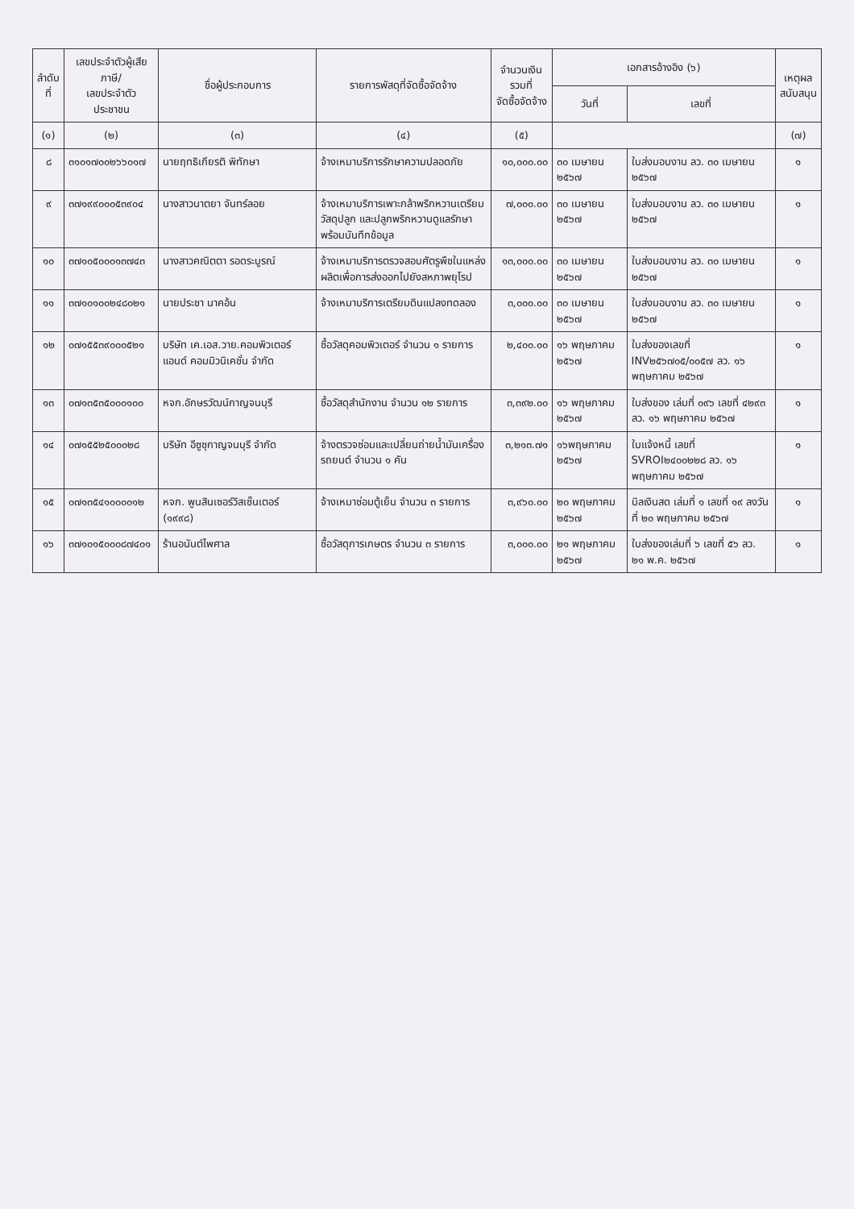| ลำดับ ที่ | เลขประจำตัวผู้เสียภาษี/ เลขประจำตัวประชาชน | ชื่อผู้ประกอบการ | รายการพัสดุที่จัดซื้อจัดจ้าง | จำนวนเงินรวมที่ จัดซื้อจัดจ้าง | เอกสารอ้างอิง (๖) | | เหตุผล สนับสนุน |
| --- | --- | --- | --- | --- | --- | --- | --- |
| | | | | | วันที่ | เลขที่ | |
| (๑) | (๒) | (๓) | (๔) | (๕) | | | (๗) |
| ๘ | ๓๑๐๑๗๐๐๒๖๖๐๑๗ | นายฤทธิเกียรติ พิทักษา | จ้างเหมาบริการรักษาความปลอดภัย | ๑๐,๐๐๐.๐๐ | ๓๐ เมษายน ๒๕๖๗ | ใบส่งมอบงาน ลว. ๓๐ เมษายน ๒๕๖๗ | ๑ |
| ๙ | ๓๗๑๙๙๐๐๐๕๓๙๐๔ | นางสาวนาตยา จันทร์ลอย | จ้างเหมาบริการเพาะกล้าพริกหวานเตรียมวัสดุปลูก และปลูกพริกหวานดูแลรักษาพร้อมบันทึกข้อมูล | ๗,๐๐๐.๐๐ | ๓๐ เมษายน ๒๕๖๗ | ใบส่งมอบงาน ลว. ๓๐ เมษายน ๒๕๖๗ | ๑ |
| ๑๐ | ๓๗๑๐๕๐๐๐๑๓๗๔๓ | นางสาวคณิตตา รอดระบูรณ์ | จ้างเหมาบริการตรวจสอบศัตรูพืชในแหล่งผลิตเพื่อการส่งออกไปยังสหภาพยุโรป | ๑๓,๐๐๐.๐๐ | ๓๐ เมษายน ๒๕๖๗ | ใบส่งมอบงาน ลว. ๓๐ เมษายน ๒๕๖๗ | ๑ |
| ๑๑ | ๓๗๑๐๑๐๐๒๔๘๐๒๑ | นายประชา นาคอ้น | จ้างเหมาบริการเตรียมดินแปลงทดลอง | ๓,๐๐๐.๐๐ | ๓๐ เมษายน ๒๕๖๗ | ใบส่งมอบงาน ลว. ๓๐ เมษายน ๒๕๖๗ | ๑ |
| ๑๒ | ๐๗๑๕๕๓๙๐๐๐๕๒๑ | บริษัท เค.เอส.วาย.คอมพิวเตอร์ แอนด์ คอมมิวนิเคชั่น จำกัด | ซื้อวัสดุคอมพิวเตอร์ จำนวน ๑ รายการ | ๒,๔๐๐.๐๐ | ๑๖ พฤษภาคม ๒๕๖๗ | ใบส่งของเลขที่ INV๒๕๖๗๐๕/๐๐๕๗ ลว. ๑๖ พฤษภาคม ๒๕๖๗ | ๑ |
| ๑๓ | ๐๗๑๓๕๓๕๐๐๐๑๐๐ | หจก.อักษรวัฒน์กาญจนบุรี | ซื้อวัสดุสำนักงาน จำนวน ๑๒ รายการ | ๓,๓๙๒.๐๐ | ๑๖ พฤษภาคม ๒๕๖๗ | ใบส่งของ เล่มที่ ๐๙๖ เลขที่ ๔๒๙๓ ลว. ๑๖ พฤษภาคม ๒๕๖๗ | ๑ |
| ๑๔ | ๐๗๑๕๕๒๕๐๐๐๒๘ | บริษัท อีซูซุกาญจนบุรี จำกัด | จ้างตรวจซ่อมและเปลี่ยนถ่ายน้ำมันเครื่องรถยนต์ จำนวน ๑ คัน | ๓,๒๑๓.๗๑ | ๑๖พฤษภาคม ๒๕๖๗ | ใบแจ้งหนี้ เลขที่ SVROI๒๔๐๐๒๒๘ ลว. ๑๖ พฤษภาคม ๒๕๖๗ | ๑ |
| ๑๕ | ๐๗๑๓๕๔๑๐๐๐๐๑๒ | หจก. พูนสินเซอร์วิสเซ็นเตอร์ (๑๙๙๘) | จ้างเหมาซ่อมตู้เย็น จำนวน ๓ รายการ | ๓,๙๖๐.๐๐ | ๒๐ พฤษภาคม ๒๕๖๗ | บิลเงินสด เล่มที่ ๑ เลขที่ ๑๙ ลงวันที่ ๒๐ พฤษภาคม ๒๕๖๗ | ๑ |
| ๑๖ | ๓๗๑๐๑๕๐๐๐๘๗๔๐๑ | ร้านอนันต์ไพศาล | ซื้อวัสดุการเกษตร จำนวน ๓ รายการ | ๓,๐๐๐.๐๐ | ๒๑ พฤษภาคม ๒๕๖๗ | ใบส่งของเล่มที่ ๖ เลขที่ ๕๖ ลว. ๒๑ พ.ค. ๒๕๖๗ | ๑ |